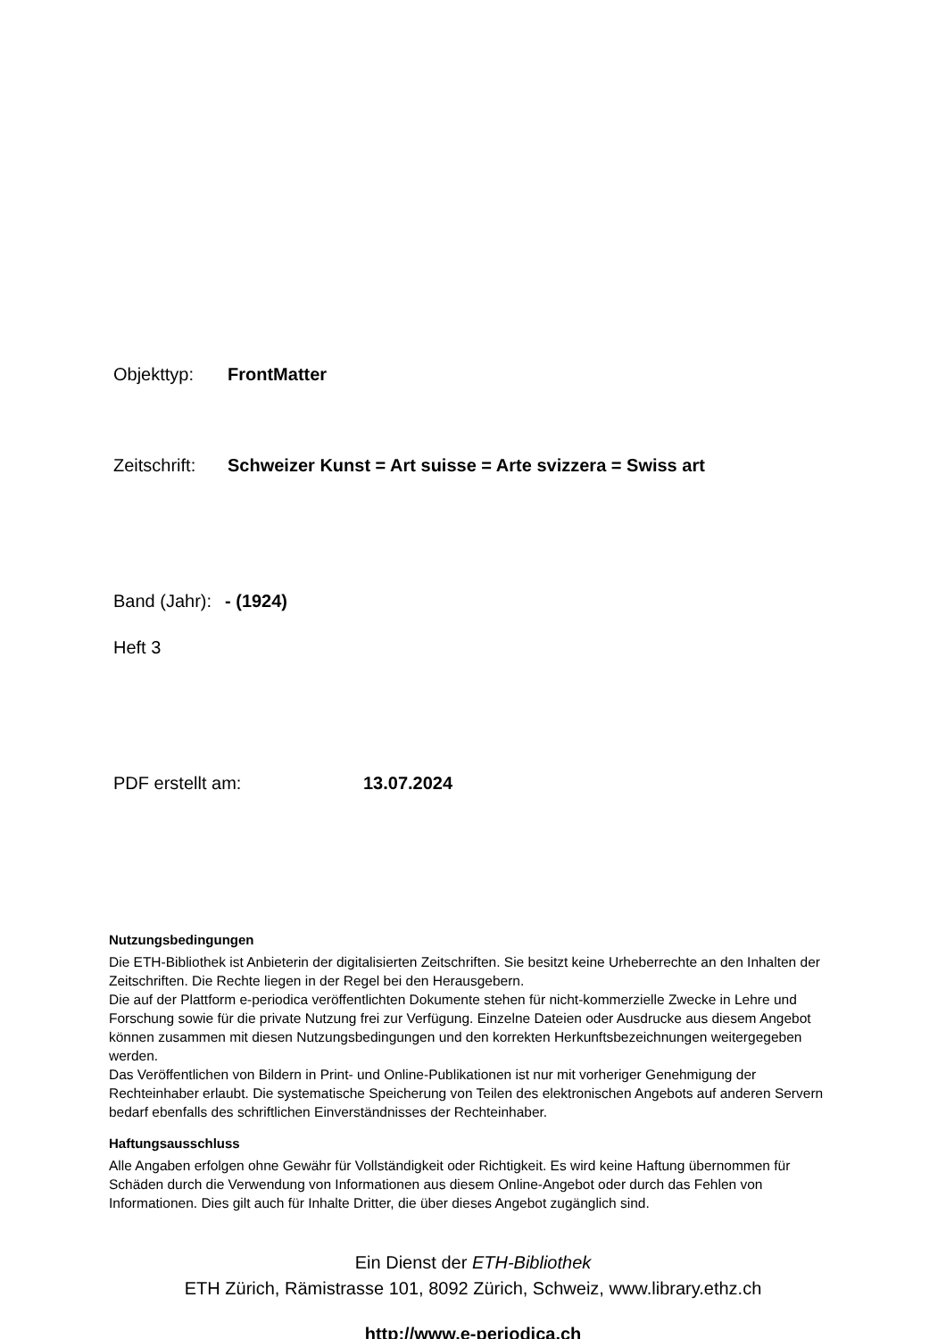Objekttyp: FrontMatter
Zeitschrift: Schweizer Kunst = Art suisse = Arte svizzera = Swiss art
Band (Jahr): - (1924)
Heft 3
PDF erstellt am: 13.07.2024
Nutzungsbedingungen
Die ETH-Bibliothek ist Anbieterin der digitalisierten Zeitschriften. Sie besitzt keine Urheberrechte an den Inhalten der Zeitschriften. Die Rechte liegen in der Regel bei den Herausgebern.
Die auf der Plattform e-periodica veröffentlichten Dokumente stehen für nicht-kommerzielle Zwecke in Lehre und Forschung sowie für die private Nutzung frei zur Verfügung. Einzelne Dateien oder Ausdrucke aus diesem Angebot können zusammen mit diesen Nutzungsbedingungen und den korrekten Herkunftsbezeichnungen weitergegeben werden.
Das Veröffentlichen von Bildern in Print- und Online-Publikationen ist nur mit vorheriger Genehmigung der Rechteinhaber erlaubt. Die systematische Speicherung von Teilen des elektronischen Angebots auf anderen Servern bedarf ebenfalls des schriftlichen Einverständnisses der Rechteinhaber.
Haftungsausschluss
Alle Angaben erfolgen ohne Gewähr für Vollständigkeit oder Richtigkeit. Es wird keine Haftung übernommen für Schäden durch die Verwendung von Informationen aus diesem Online-Angebot oder durch das Fehlen von Informationen. Dies gilt auch für Inhalte Dritter, die über dieses Angebot zugänglich sind.
Ein Dienst der ETH-Bibliothek
ETH Zürich, Rämistrasse 101, 8092 Zürich, Schweiz, www.library.ethz.ch
http://www.e-periodica.ch